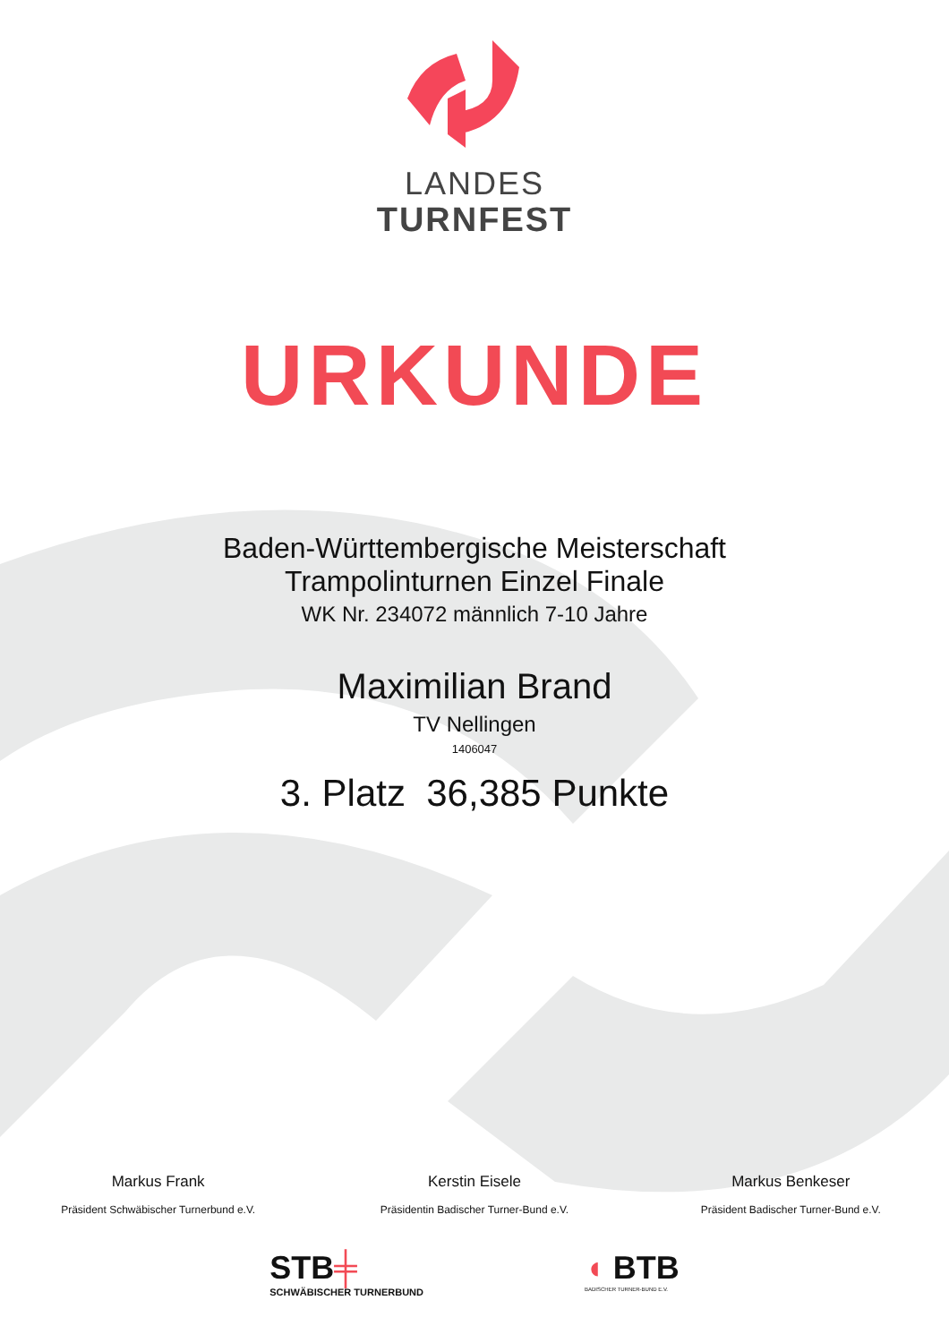LANDES
TURNFEST
URKUNDE
Baden-Württembergische Meisterschaft
Trampolinturnen Einzel Finale
WK Nr. 234072 männlich 7-10 Jahre
Maximilian Brand
TV Nellingen
1406047
3. Platz 36,385 Punkte
Markus Frank
Präsident Schwäbischer Turnerbund e.V.
Kerstin Eisele
Präsidentin Badischer Turner-Bund e.V.
Markus Benkeser
Präsident Badischer Turner-Bund e.V.
STB╪
SCHWÄBISCHER TURNERBUND
◖ BTB
BADISCHER TURNER-BUND E.V.